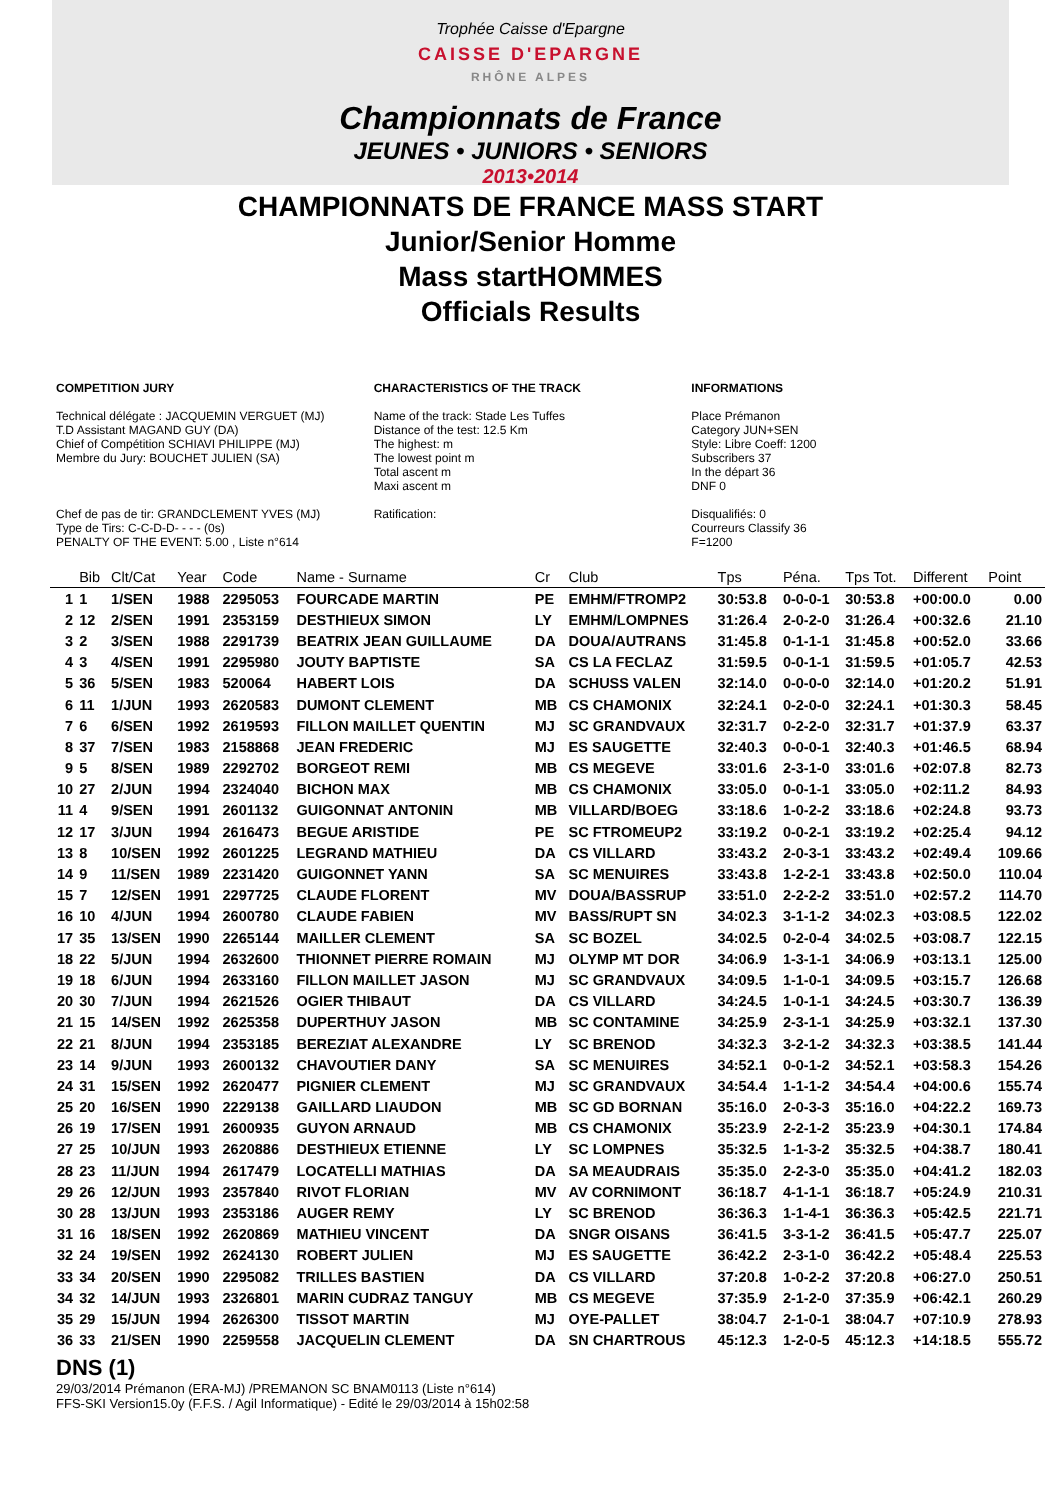Trophée Caisse d'Epargne
CAISSE D'EPARGNE
RHÔNE ALPES
Championnats de France
JEUNES • JUNIORS • SENIORS
2013•2014
CHAMPIONNATS DE FRANCE MASS START
Junior/Senior Homme
Mass startHOMMES
Officials Results
COMPETITION JURY
Technical délégate : JACQUEMIN VERGUET (MJ)
T.D Assistant MAGAND GUY (DA)
Chief of Compétition SCHIAVI PHILIPPE (MJ)
Membre du Jury: BOUCHET JULIEN (SA)
Chef de pas de tir: GRANDCLEMENT YVES (MJ)
Type de Tirs: C-C-D-D- - - - (0s)
PENALTY OF THE EVENT: 5.00 , Liste n°614
CHARACTERISTICS OF THE TRACK
Name of the track: Stade Les Tuffes
Distance of the test: 12.5 Km
The highest: m
The lowest point m
Total ascent m
Maxi ascent m
Ratification:
INFORMATIONS
Place Prémanon
Category JUN+SEN
Style: Libre Coeff: 1200
Subscribers 37
In the départ 36
DNF 0
Disqualifiés: 0
Courreurs Classify 36
F=1200
| | Bib | Clt/Cat | Year | Code | Name - Surname | Cr | Club | Tps | Péna. | Tps Tot. | Different | Point |
| --- | --- | --- | --- | --- | --- | --- | --- | --- | --- | --- | --- | --- |
| 1 | 1 | 1/SEN | 1988 | 2295053 | FOURCADE MARTIN | PE | EMHM/FTROMP2 | 30:53.8 | 0-0-0-1 | 30:53.8 | +00:00.0 | 0.00 |
| 2 | 12 | 2/SEN | 1991 | 2353159 | DESTHIEUX SIMON | LY | EMHM/LOMPNES | 31:26.4 | 2-0-2-0 | 31:26.4 | +00:32.6 | 21.10 |
| 3 | 2 | 3/SEN | 1988 | 2291739 | BEATRIX JEAN GUILLAUME | DA | DOUA/AUTRANS | 31:45.8 | 0-1-1-1 | 31:45.8 | +00:52.0 | 33.66 |
| 4 | 3 | 4/SEN | 1991 | 2295980 | JOUTY BAPTISTE | SA | CS LA FECLAZ | 31:59.5 | 0-0-1-1 | 31:59.5 | +01:05.7 | 42.53 |
| 5 | 36 | 5/SEN | 1983 | 520064 | HABERT LOIS | DA | SCHUSS VALEN | 32:14.0 | 0-0-0-0 | 32:14.0 | +01:20.2 | 51.91 |
| 6 | 11 | 1/JUN | 1993 | 2620583 | DUMONT CLEMENT | MB | CS CHAMONIX | 32:24.1 | 0-2-0-0 | 32:24.1 | +01:30.3 | 58.45 |
| 7 | 6 | 6/SEN | 1992 | 2619593 | FILLON MAILLET QUENTIN | MJ | SC GRANDVAUX | 32:31.7 | 0-2-2-0 | 32:31.7 | +01:37.9 | 63.37 |
| 8 | 37 | 7/SEN | 1983 | 2158868 | JEAN FREDERIC | MJ | ES SAUGETTE | 32:40.3 | 0-0-0-1 | 32:40.3 | +01:46.5 | 68.94 |
| 9 | 5 | 8/SEN | 1989 | 2292702 | BORGEOT REMI | MB | CS MEGEVE | 33:01.6 | 2-3-1-0 | 33:01.6 | +02:07.8 | 82.73 |
| 10 | 27 | 2/JUN | 1994 | 2324040 | BICHON MAX | MB | CS CHAMONIX | 33:05.0 | 0-0-1-1 | 33:05.0 | +02:11.2 | 84.93 |
| 11 | 4 | 9/SEN | 1991 | 2601132 | GUIGONNAT ANTONIN | MB | VILLARD/BOEG | 33:18.6 | 1-0-2-2 | 33:18.6 | +02:24.8 | 93.73 |
| 12 | 17 | 3/JUN | 1994 | 2616473 | BEGUE ARISTIDE | PE | SC FTROMEUP2 | 33:19.2 | 0-0-2-1 | 33:19.2 | +02:25.4 | 94.12 |
| 13 | 8 | 10/SEN | 1992 | 2601225 | LEGRAND MATHIEU | DA | CS VILLARD | 33:43.2 | 2-0-3-1 | 33:43.2 | +02:49.4 | 109.66 |
| 14 | 9 | 11/SEN | 1989 | 2231420 | GUIGONNET YANN | SA | SC MENUIRES | 33:43.8 | 1-2-2-1 | 33:43.8 | +02:50.0 | 110.04 |
| 15 | 7 | 12/SEN | 1991 | 2297725 | CLAUDE FLORENT | MV | DOUA/BASSRUP | 33:51.0 | 2-2-2-2 | 33:51.0 | +02:57.2 | 114.70 |
| 16 | 10 | 4/JUN | 1994 | 2600780 | CLAUDE FABIEN | MV | BASS/RUPT SN | 34:02.3 | 3-1-1-2 | 34:02.3 | +03:08.5 | 122.02 |
| 17 | 35 | 13/SEN | 1990 | 2265144 | MAILLER CLEMENT | SA | SC BOZEL | 34:02.5 | 0-2-0-4 | 34:02.5 | +03:08.7 | 122.15 |
| 18 | 22 | 5/JUN | 1994 | 2632600 | THIONNET PIERRE ROMAIN | MJ | OLYMP MT DOR | 34:06.9 | 1-3-1-1 | 34:06.9 | +03:13.1 | 125.00 |
| 19 | 18 | 6/JUN | 1994 | 2633160 | FILLON MAILLET JASON | MJ | SC GRANDVAUX | 34:09.5 | 1-1-0-1 | 34:09.5 | +03:15.7 | 126.68 |
| 20 | 30 | 7/JUN | 1994 | 2621526 | OGIER THIBAUT | DA | CS VILLARD | 34:24.5 | 1-0-1-1 | 34:24.5 | +03:30.7 | 136.39 |
| 21 | 15 | 14/SEN | 1992 | 2625358 | DUPERTHUY JASON | MB | SC CONTAMINE | 34:25.9 | 2-3-1-1 | 34:25.9 | +03:32.1 | 137.30 |
| 22 | 21 | 8/JUN | 1994 | 2353185 | BEREZIAT ALEXANDRE | LY | SC BRENOD | 34:32.3 | 3-2-1-2 | 34:32.3 | +03:38.5 | 141.44 |
| 23 | 14 | 9/JUN | 1993 | 2600132 | CHAVOUTIER DANY | SA | SC MENUIRES | 34:52.1 | 0-0-1-2 | 34:52.1 | +03:58.3 | 154.26 |
| 24 | 31 | 15/SEN | 1992 | 2620477 | PIGNIER CLEMENT | MJ | SC GRANDVAUX | 34:54.4 | 1-1-1-2 | 34:54.4 | +04:00.6 | 155.74 |
| 25 | 20 | 16/SEN | 1990 | 2229138 | GAILLARD LIAUDON | MB | SC GD BORNAN | 35:16.0 | 2-0-3-3 | 35:16.0 | +04:22.2 | 169.73 |
| 26 | 19 | 17/SEN | 1991 | 2600935 | GUYON ARNAUD | MB | CS CHAMONIX | 35:23.9 | 2-2-1-2 | 35:23.9 | +04:30.1 | 174.84 |
| 27 | 25 | 10/JUN | 1993 | 2620886 | DESTHIEUX ETIENNE | LY | SC LOMPNES | 35:32.5 | 1-1-3-2 | 35:32.5 | +04:38.7 | 180.41 |
| 28 | 23 | 11/JUN | 1994 | 2617479 | LOCATELLI MATHIAS | DA | SA MEAUDRAIS | 35:35.0 | 2-2-3-0 | 35:35.0 | +04:41.2 | 182.03 |
| 29 | 26 | 12/JUN | 1993 | 2357840 | RIVOT FLORIAN | MV | AV CORNIMONT | 36:18.7 | 4-1-1-1 | 36:18.7 | +05:24.9 | 210.31 |
| 30 | 28 | 13/JUN | 1993 | 2353186 | AUGER REMY | LY | SC BRENOD | 36:36.3 | 1-1-4-1 | 36:36.3 | +05:42.5 | 221.71 |
| 31 | 16 | 18/SEN | 1992 | 2620869 | MATHIEU VINCENT | DA | SNGR OISANS | 36:41.5 | 3-3-1-2 | 36:41.5 | +05:47.7 | 225.07 |
| 32 | 24 | 19/SEN | 1992 | 2624130 | ROBERT JULIEN | MJ | ES SAUGETTE | 36:42.2 | 2-3-1-0 | 36:42.2 | +05:48.4 | 225.53 |
| 33 | 34 | 20/SEN | 1990 | 2295082 | TRILLES BASTIEN | DA | CS VILLARD | 37:20.8 | 1-0-2-2 | 37:20.8 | +06:27.0 | 250.51 |
| 34 | 32 | 14/JUN | 1993 | 2326801 | MARIN CUDRAZ TANGUY | MB | CS MEGEVE | 37:35.9 | 2-1-2-0 | 37:35.9 | +06:42.1 | 260.29 |
| 35 | 29 | 15/JUN | 1994 | 2626300 | TISSOT MARTIN | MJ | OYE-PALLET | 38:04.7 | 2-1-0-1 | 38:04.7 | +07:10.9 | 278.93 |
| 36 | 33 | 21/SEN | 1990 | 2259558 | JACQUELIN CLEMENT | DA | SN CHARTROUS | 45:12.3 | 1-2-0-5 | 45:12.3 | +14:18.5 | 555.72 |
DNS (1)
29/03/2014 Prémanon (ERA-MJ) /PREMANON SC BNAM0113 (Liste n°614)
FFS-SKI Version15.0y (F.F.S. / Agil Informatique) - Edité le 29/03/2014 à 15h02:58